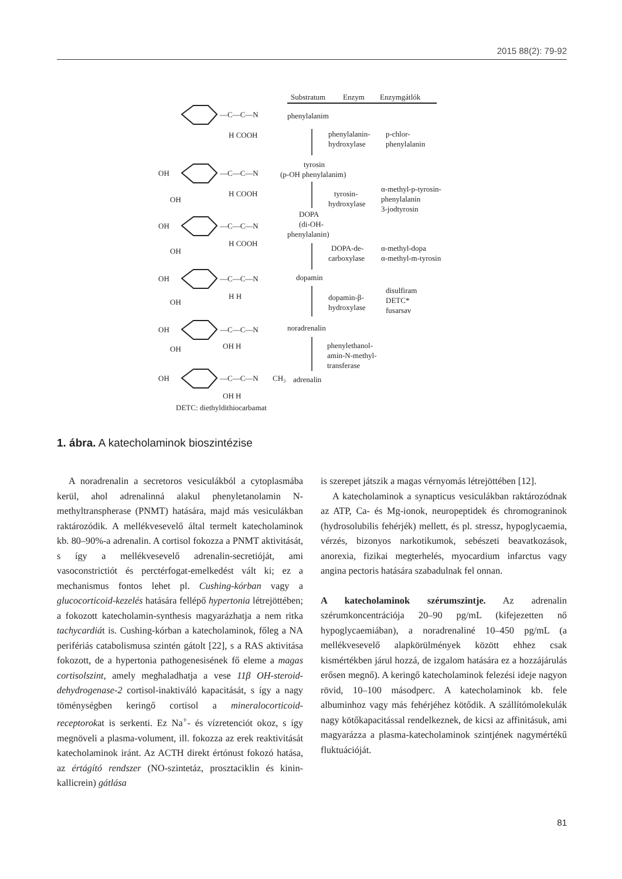2015 88(2): 79-92
Substratum
Enzym
Enzymgátlók
phenylalanim
phenylalanin-
hydroxylase
p-chlor-
phenylalanin
tyrosin
(p-OH phenylalanim)
tyrosin-
hydroxylase
α-methyl-p-tyrosin-
phenylalanin
3-jodtyrosin
DOPA
(di-OH-
phenylalanin)
DOPA-de-
carboxylase
α-methyl-dopa
α-methyl-m-tyrosin
dopamin
dopamin-β-
hydroxylase
disulfiram
DETC*
fusarsav
noradrenalin
phenylethanol-
amin-N-methyl-
transferase
adrenalin
DETC: diethyldithiocarbamat
—C—C—N
—C—C—N
—C—C—N
—C—C—N
—C—C—N
—C—C—N
OH
OH
OH
OH
OH
OH
OH
OH
OH
H COOH
H COOH
H COOH
H H
OH H
OH H
CH₃
1. ábra. A katecholaminok bioszintézise
A noradrenalin a secretoros vesiculákból a cytoplasmába kerül, ahol adrenalinná alakul phenyletanolamin N-methyltranspherase (PNMT) hatására, majd más vesiculákban raktározódik. A mellékvesevelő által termelt katecholaminok kb. 80–90%-a adrenalin. A cortisol fokozza a PNMT aktivitását, s így a mellékvesevelő adrenalin-secretióját, ami vasoconstrictiót és perctérfogat-emelkedést vált ki; ez a mechanismus fontos lehet pl. Cushing-kórban vagy a glucocorticoid-kezelés hatására fellépő hypertonia létrejöttében; a fokozott katecholamin-synthesis magyarázhatja a nem ritka tachycardiát is. Cushing-kórban a katecholaminok, főleg a NA perifériás catabolismusa szintén gátolt [22], s a RAS aktivitása fokozott, de a hypertonia pathogenesisének fő eleme a magas cortisolszint, amely meghaladhatja a vese 11β OH-steroid-dehydrogenase-2 cortisol-inaktiváló kapacitását, s így a nagy töménységben keringő cortisol a mineralocorticoid-receptorokat is serkenti. Ez Na<sup>+</sup>- és vízretenciót okoz, s így megnöveli a plasma-volument, ill. fokozza az erek reaktivitását katecholaminok iránt. Az ACTH direkt értónust fokozó hatása, az értágító rendszer (NO-szintetáz, prosztaciklin és kinin-kallicrein) gátlása
is szerepet játszik a magas vérnyomás létrejöttében [12].
A katecholaminok a synapticus vesiculákban raktározódnak az ATP, Ca- és Mg-ionok, neuropeptidek és chromograninok (hydrosolubilis fehérjék) mellett, és pl. stressz, hypoglycaemia, vérzés, bizonyos narkotikumok, sebészeti beavatkozások, anorexia, fizikai megterhelés, myocardium infarctus vagy angina pectoris hatására szabadulnak fel onnan.
A katecholaminok szérumszintje. Az adrenalin szérumkoncentrációja 20–90 pg/mL (kifejezetten nő hypoglycaemiában), a noradrenaliné 10–450 pg/mL (a mellékvesevelő alapkörülmények között ehhez csak kismértékben járul hozzá, de izgalom hatására ez a hozzájárulás erősen megnő). A keringő katecholaminok felezési ideje nagyon rövid, 10–100 másodperc. A katecholaminok kb. fele albuminhoz vagy más fehérjéhez kötődik. A szállítómolekulák nagy kötőkapacitással rendelkeznek, de kicsi az affinitásuk, ami magyarázza a plasma-katecholaminok szintjének nagymértékű fluktuációját.
81